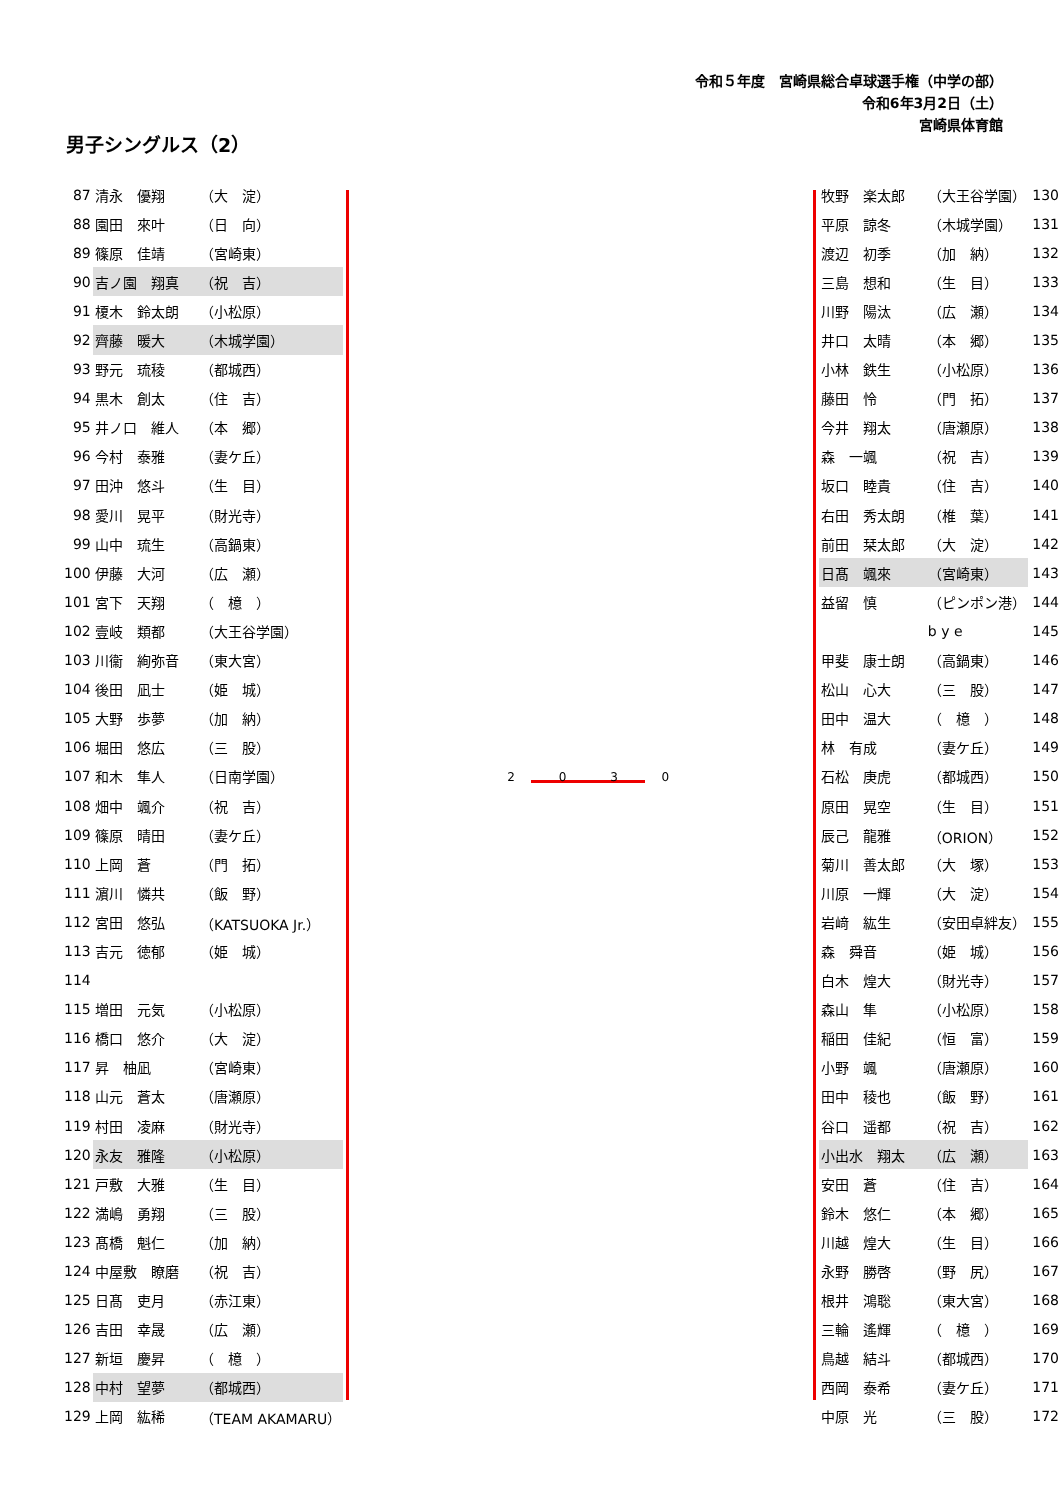令和５年度　宮崎県総合卓球選手権（中学の部）
令和6年3月2日（土）
宮崎県体育館
男子シングルス（2）
| 87 | 清永 優翔 | （大 淀） |
| 88 | 園田 來叶 | （日 向） |
| 89 | 篠原 佳靖 | （宮崎東） |
| 90 | 吉ノ園 翔真 | （祝 吉） |
| 91 | 榎木 鈴太朗 | （小松原） |
| 92 | 齊藤 暖大 | （木城学園） |
| 93 | 野元 琉稜 | （都城西） |
| 94 | 黒木 創太 | （住 吉） |
| 95 | 井ノ口 維人 | （本 郷） |
| 96 | 今村 泰雅 | （妻ケ丘） |
| 97 | 田沖 悠斗 | （生 目） |
| 98 | 愛川 晃平 | （財光寺） |
| 99 | 山中 琉生 | （高鍋東） |
| 100 | 伊藤 大河 | （広 瀬） |
| 101 | 宮下 天翔 | （ 檍 ） |
| 102 | 壹岐 類都 | （大王谷学園） |
| 103 | 川衞 絢弥音 | （東大宮） |
| 104 | 後田 凪士 | （姫 城） |
| 105 | 大野 歩夢 | （加 納） |
| 106 | 堀田 悠広 | （三 股） |
| 107 | 和木 隼人 | （日南学園） |
| 108 | 畑中 颯介 | （祝 吉） |
| 109 | 篠原 晴田 | （妻ケ丘） |
| 110 | 上岡 蒼 | （門 拓） |
| 111 | 濵川 憐共 | （飯 野） |
| 112 | 宮田 悠弘 | （KATSUOKA Jr.） |
| 113 | 吉元 徳郁 | （姫 城） |
| 114 | | |
| 115 | 増田 元気 | （小松原） |
| 116 | 橋口 悠介 | （大 淀） |
| 117 | 昇 柚凪 | （宮崎東） |
| 118 | 山元 蒼太 | （唐瀬原） |
| 119 | 村田 凌麻 | （財光寺） |
| 120 | 永友 雅隆 | （小松原） |
| 121 | 戸敷 大雅 | （生 目） |
| 122 | 満嶋 勇翔 | （三 股） |
| 123 | 髙橋 魁仁 | （加 納） |
| 124 | 中屋敷 瞭磨 | （祝 吉） |
| 125 | 日髙 吏月 | （赤江東） |
| 126 | 吉田 幸晟 | （広 瀬） |
| 127 | 新垣 慶昇 | （ 檍 ） |
| 128 | 中村 望夢 | （都城西） |
| 129 | 上岡 紘稀 | （TEAM AKAMARU） |
2 0 3 0
| 牧野 楽太郎 | （大王谷学園） | 130 |
| 平原 諒冬 | （木城学園） | 131 |
| 渡辺 初季 | （加 納） | 132 |
| 三島 想和 | （生 目） | 133 |
| 川野 陽汰 | （広 瀬） | 134 |
| 井口 太晴 | （本 郷） | 135 |
| 小林 鉄生 | （小松原） | 136 |
| 藤田 怜 | （門 拓） | 137 |
| 今井 翔太 | （唐瀬原） | 138 |
| 森 一颯 | （祝 吉） | 139 |
| 坂口 睦貴 | （住 吉） | 140 |
| 右田 秀太朗 | （椎 葉） | 141 |
| 前田 栞太郎 | （大 淀） | 142 |
| 日髙 颯來 | （宮崎東） | 143 |
| 益留 慎 | （ピンポン港） | 144 |
| | b y e | 145 |
| 甲斐 康士朗 | （高鍋東） | 146 |
| 松山 心大 | （三 股） | 147 |
| 田中 温大 | （ 檍 ） | 148 |
| 林 有成 | （妻ケ丘） | 149 |
| 石松 庚虎 | （都城西） | 150 |
| 原田 晃空 | （生 目） | 151 |
| 辰己 龍雅 | （ORION） | 152 |
| 菊川 善太郎 | （大 塚） | 153 |
| 川原 一輝 | （大 淀） | 154 |
| 岩﨑 紘生 | （安田卓絆友） | 155 |
| 森 舜音 | （姫 城） | 156 |
| 白木 煌大 | （財光寺） | 157 |
| 森山 隼 | （小松原） | 158 |
| 稲田 佳紀 | （恒 富） | 159 |
| 小野 颯 | （唐瀬原） | 160 |
| 田中 稜也 | （飯 野） | 161 |
| 谷口 遥都 | （祝 吉） | 162 |
| 小出水 翔太 | （広 瀬） | 163 |
| 安田 蒼 | （住 吉） | 164 |
| 鈴木 悠仁 | （本 郷） | 165 |
| 川越 煌大 | （生 目） | 166 |
| 永野 勝啓 | （野 尻） | 167 |
| 根井 鴻聡 | （東大宮） | 168 |
| 三輪 遙輝 | （ 檍 ） | 169 |
| 鳥越 結斗 | （都城西） | 170 |
| 西岡 泰希 | （妻ケ丘） | 171 |
| 中原 光 | （三 股） | 172 |